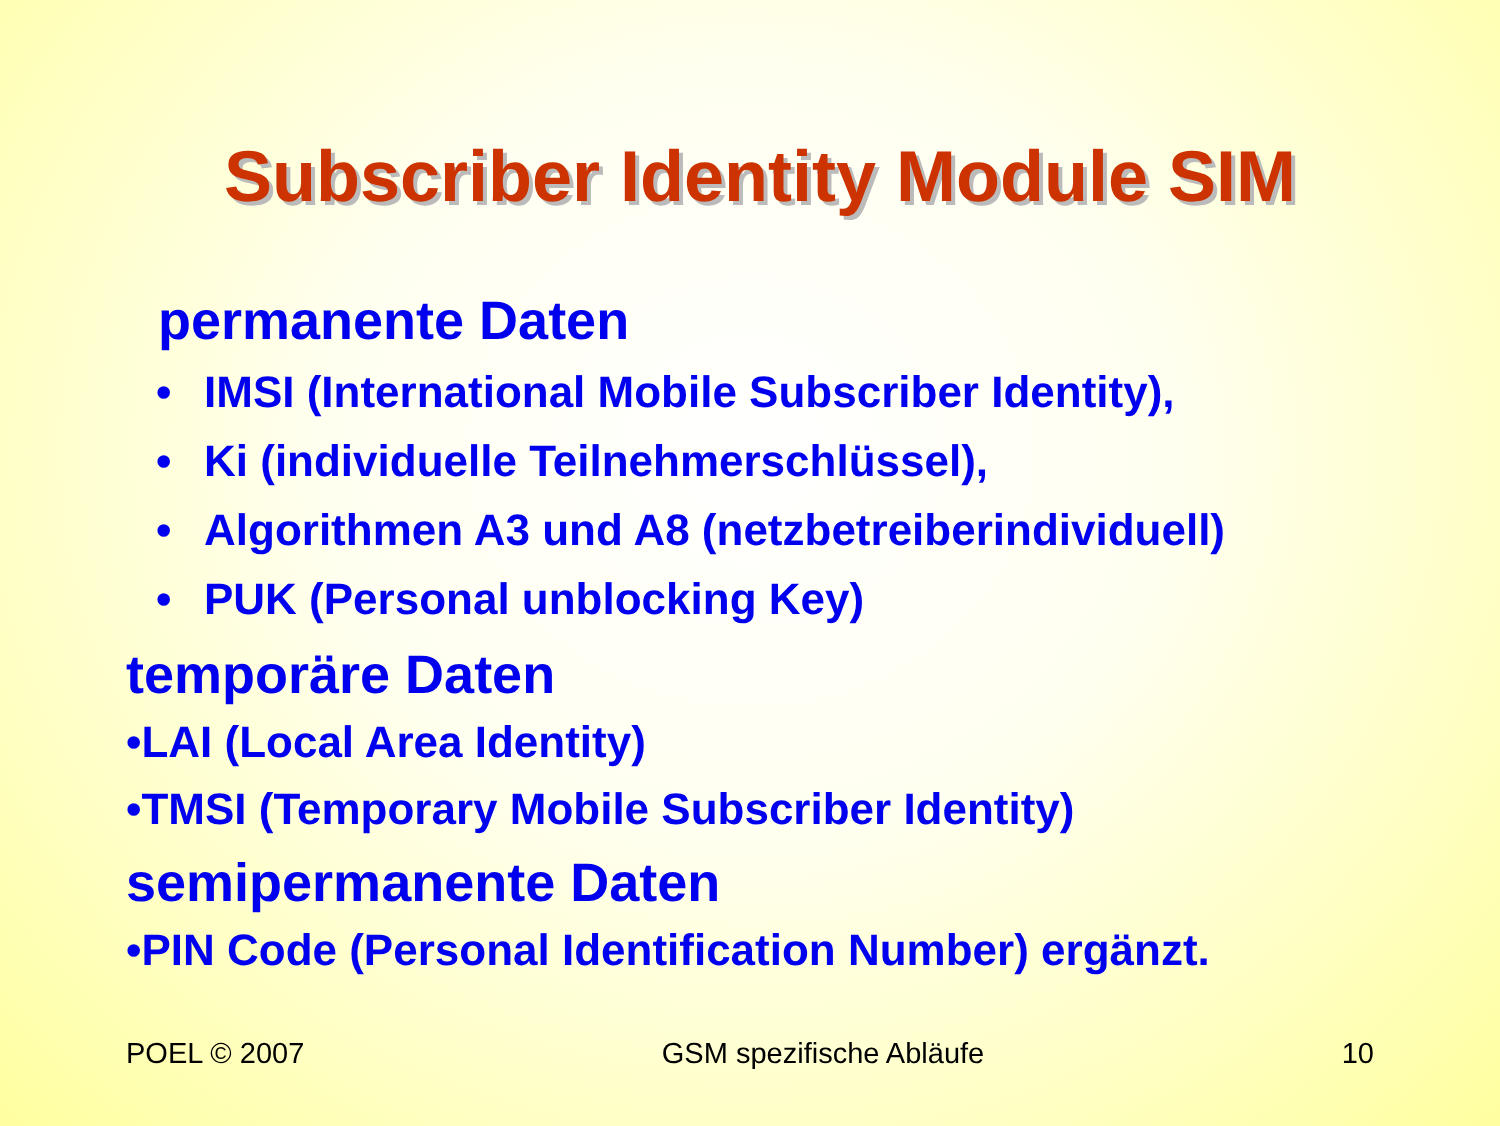Subscriber Identity Module SIM
permanente Daten
• IMSI (International Mobile Subscriber Identity),
• Ki (individuelle Teilnehmerschlüssel),
• Algorithmen A3 und A8 (netzbetreiberindividuell)
• PUK (Personal unblocking Key)
temporäre Daten
•LAI (Local Area Identity)
•TMSI (Temporary Mobile Subscriber Identity)
semipermanente Daten
•PIN Code (Personal Identification Number) ergänzt.
POEL © 2007 GSM spezifische Abläufe 10